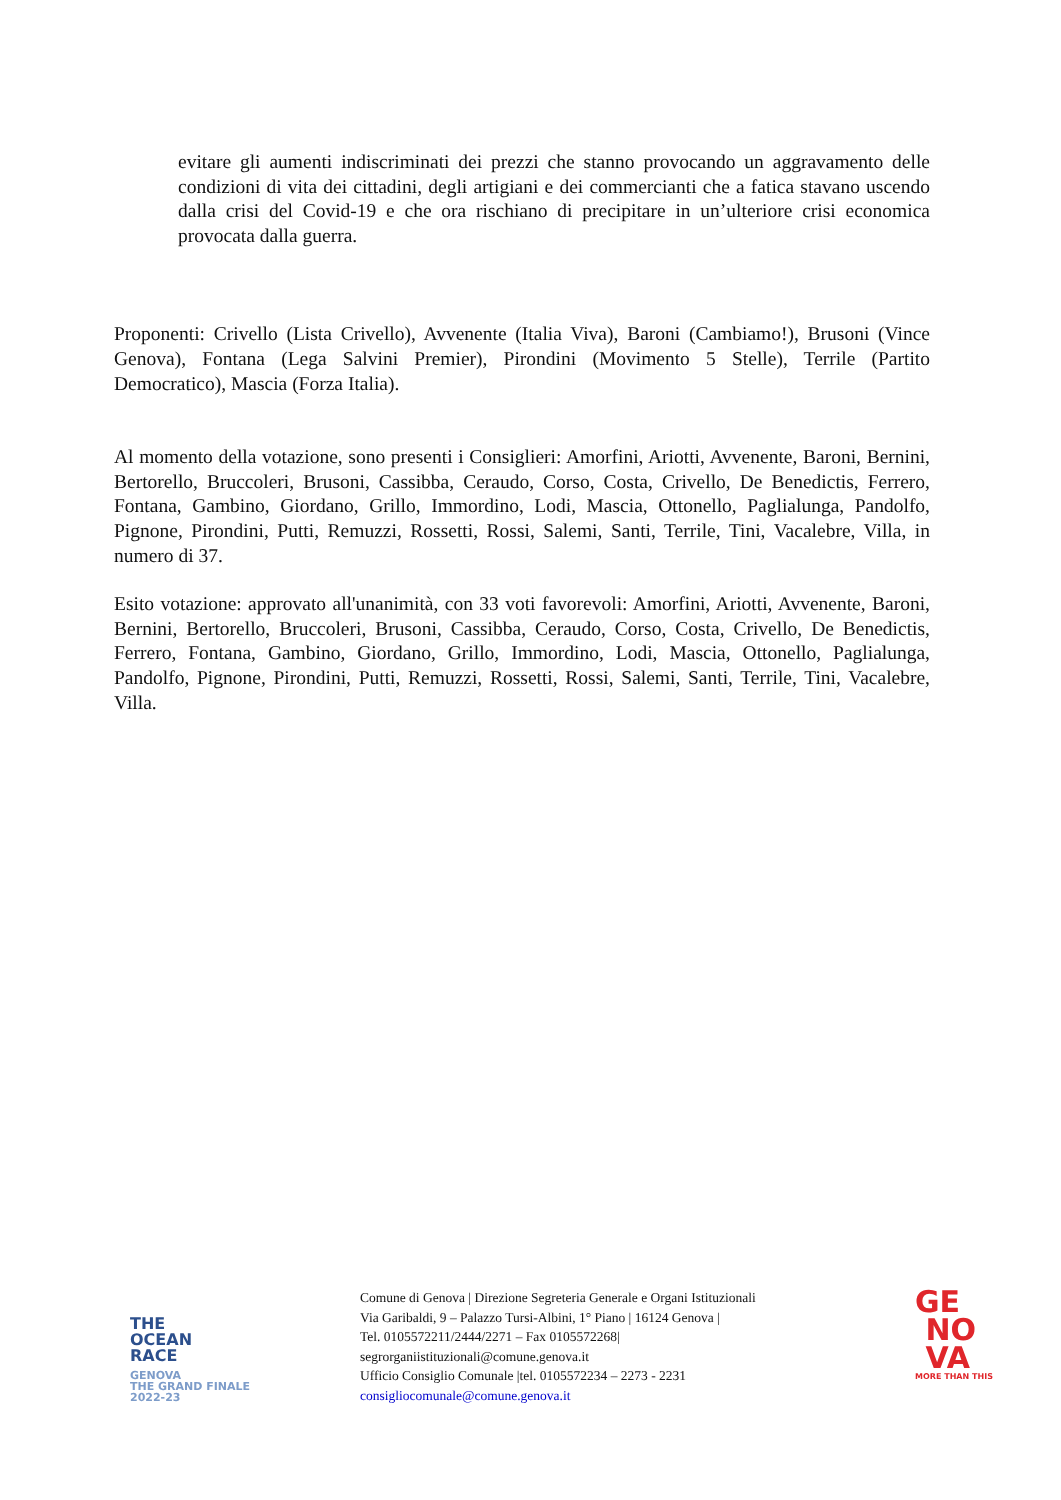evitare gli aumenti indiscriminati dei prezzi che stanno provocando un aggravamento delle condizioni di vita dei cittadini, degli artigiani e dei commercianti che a fatica stavano uscendo dalla crisi del Covid-19 e che ora rischiano di precipitare in un’ulteriore crisi economica provocata dalla guerra.
Proponenti: Crivello (Lista Crivello), Avvenente (Italia Viva), Baroni (Cambiamo!), Brusoni (Vince Genova), Fontana (Lega Salvini Premier), Pirondini (Movimento 5 Stelle), Terrile (Partito Democratico), Mascia (Forza Italia).
Al momento della votazione, sono presenti i Consiglieri: Amorfini, Ariotti, Avvenente, Baroni, Bernini, Bertorello, Bruccoleri, Brusoni, Cassibba, Ceraudo, Corso, Costa, Crivello, De Benedictis, Ferrero, Fontana, Gambino, Giordano, Grillo, Immordino, Lodi, Mascia, Ottonello, Paglialunga, Pandolfo, Pignone, Pirondini, Putti, Remuzzi, Rossetti, Rossi, Salemi, Santi, Terrile, Tini, Vacalebre, Villa, in numero di 37.
Esito votazione: approvato all'unanimità, con 33 voti favorevoli: Amorfini, Ariotti, Avvenente, Baroni, Bernini, Bertorello, Bruccoleri, Brusoni, Cassibba, Ceraudo, Corso, Costa, Crivello, De Benedictis, Ferrero, Fontana, Gambino, Giordano, Grillo, Immordino, Lodi, Mascia, Ottonello, Paglialunga, Pandolfo, Pignone, Pirondini, Putti, Remuzzi, Rossetti, Rossi, Salemi, Santi, Terrile, Tini, Vacalebre, Villa.
THE
OCEAN
RACE
GENOVA
THE GRAND FINALE
2022-23
Comune di Genova | Direzione Segreteria Generale e Organi Istituzionali
Via Garibaldi, 9 – Palazzo Tursi-Albini, 1° Piano | 16124 Genova |
Tel. 0105572211/2444/2271 – Fax 0105572268|
segrorganiistituzionali@comune.genova.it
Ufficio Consiglio Comunale |tel. 0105572234 – 2273 - 2231
consigliocomunale@comune.genova.it
GE
NO
VA
MORE THAN THIS